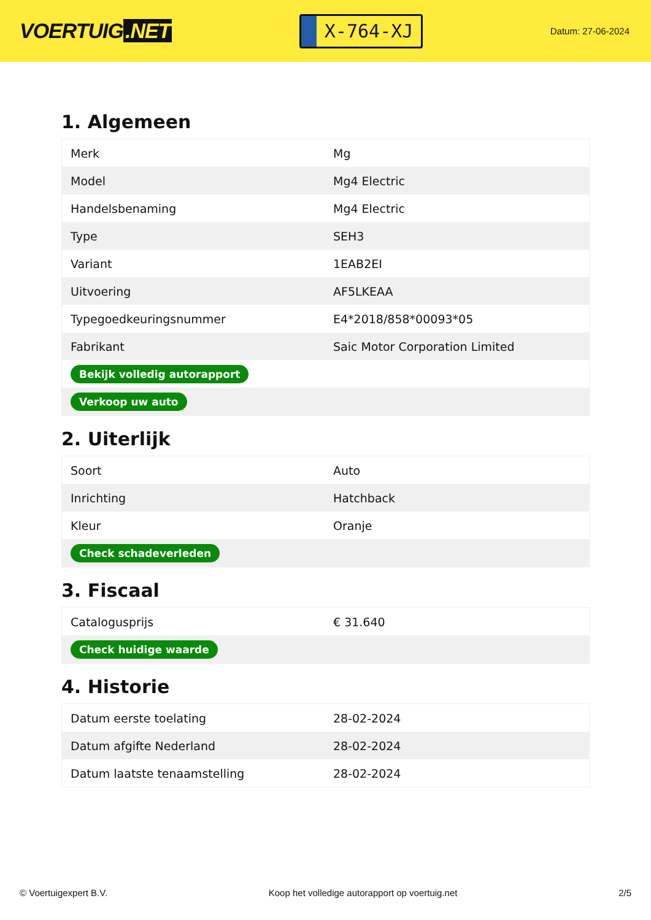VOERTUIG.NET
X-764-XJ
Datum: 27-06-2024
1. Algemeen
| Merk | Mg |
| Model | Mg4 Electric |
| Handelsbenaming | Mg4 Electric |
| Type | SEH3 |
| Variant | 1EAB2EI |
| Uitvoering | AF5LKEAA |
| Typegoedkeuringsnummer | E4*2018/858*00093*05 |
| Fabrikant | Saic Motor Corporation Limited |
| Bekijk volledig autorapport | |
| Verkoop uw auto | |
2. Uiterlijk
| Soort | Auto |
| Inrichting | Hatchback |
| Kleur | Oranje |
| Check schadeverleden | |
3. Fiscaal
| Catalogusprijs | € 31.640 |
| Check huidige waarde | |
4. Historie
| Datum eerste toelating | 28-02-2024 |
| Datum afgifte Nederland | 28-02-2024 |
| Datum laatste tenaamstelling | 28-02-2024 |
© Voertuigexpert B.V. Koop het volledige autorapport op voertuig.net 2/5